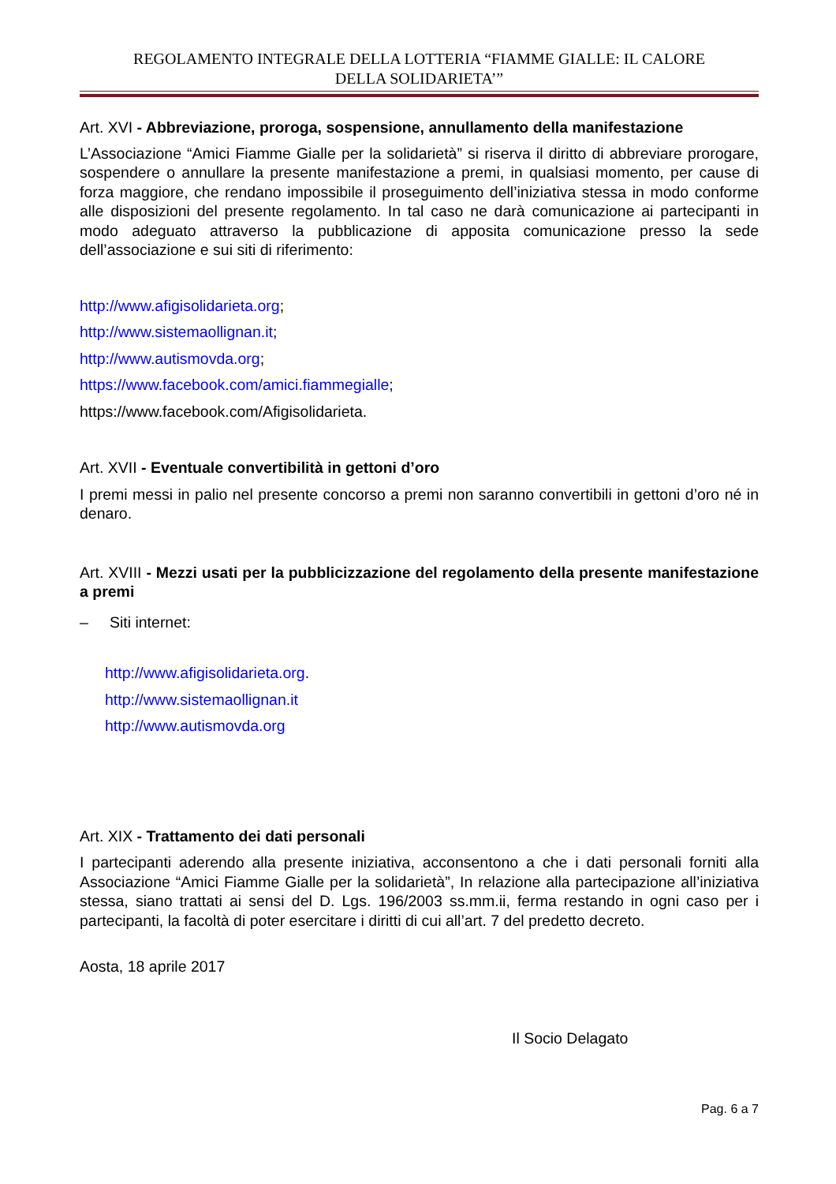REGOLAMENTO INTEGRALE DELLA LOTTERIA “FIAMME GIALLE: IL CALORE
DELLA SOLIDARIETA’”
Art. XVI - Abbreviazione, proroga, sospensione, annullamento della manifestazione
L’Associazione “Amici Fiamme Gialle per la solidarietà” si riserva il diritto di abbreviare prorogare, sospendere o annullare la presente manifestazione a premi, in qualsiasi momento, per cause di forza maggiore, che rendano impossibile il proseguimento dell’iniziativa stessa in modo conforme alle disposizioni del presente regolamento. In tal caso ne darà comunicazione ai partecipanti in modo adeguato attraverso la pubblicazione di apposita comunicazione presso la sede dell’associazione e sui siti di riferimento:
http://www.afigisolidarieta.org;
http://www.sistemaollignan.it;
http://www.autismovda.org;
https://www.facebook.com/amici.fiammegialle;
https://www.facebook.com/Afigisolidarieta.
Art. XVII - Eventuale convertibilità in gettoni d’oro
I premi messi in palio nel presente concorso a premi non saranno convertibili in gettoni d’oro né in denaro.
Art. XVIII - Mezzi usati per la pubblicizzazione del regolamento della presente manifestazione a premi
– Siti internet:
http://www.afigisolidarieta.org.
http://www.sistemaollignan.it
http://www.autismovda.org
Art. XIX - Trattamento dei dati personali
I partecipanti aderendo alla presente iniziativa, acconsentono a che i dati personali forniti alla Associazione “Amici Fiamme Gialle per la solidarietà”, In relazione alla partecipazione all’iniziativa stessa, siano trattati ai sensi del D. Lgs. 196/2003 ss.mm.ii, ferma restando in ogni caso per i partecipanti, la facoltà di poter esercitare i diritti di cui all’art. 7 del predetto decreto.
Aosta, 18 aprile 2017
Il Socio Delagato
Pag. 6 a 7